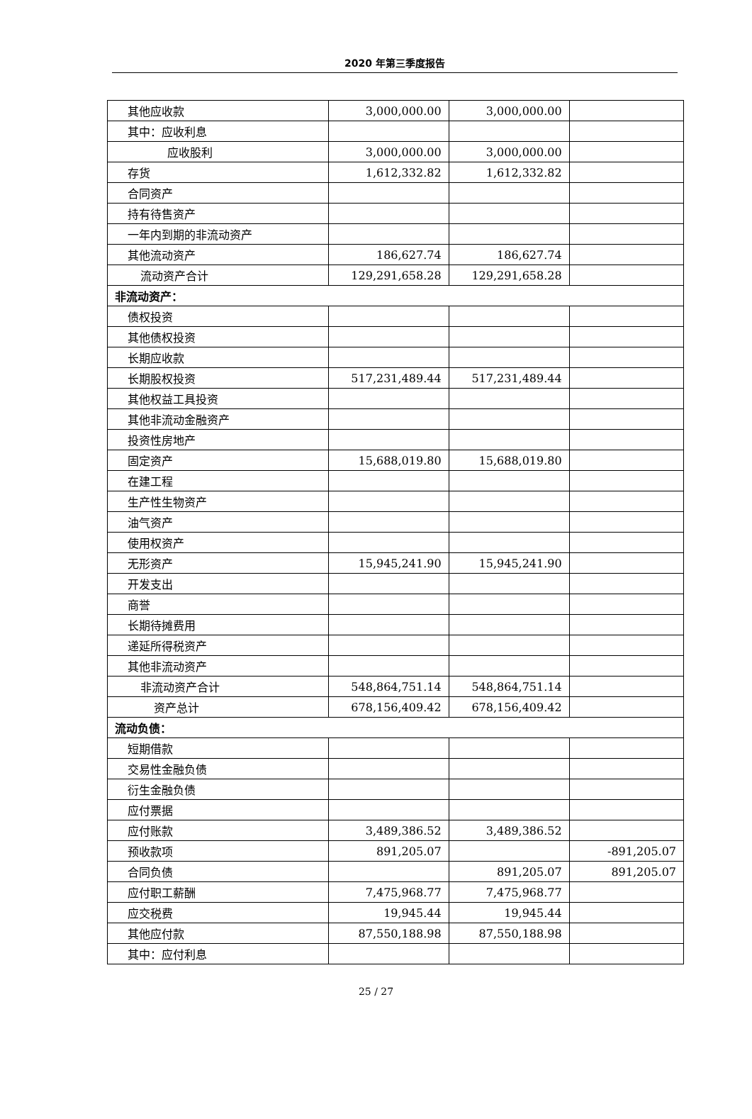2020 年第三季度报告
| 其他应收款 | 3,000,000.00 | 3,000,000.00 | |
| 其中：应收利息 | | | |
| 应收股利 | 3,000,000.00 | 3,000,000.00 | |
| 存货 | 1,612,332.82 | 1,612,332.82 | |
| 合同资产 | | | |
| 持有待售资产 | | | |
| 一年内到期的非流动资产 | | | |
| 其他流动资产 | 186,627.74 | 186,627.74 | |
| 流动资产合计 | 129,291,658.28 | 129,291,658.28 | |
| 非流动资产： | | | |
| 债权投资 | | | |
| 其他债权投资 | | | |
| 长期应收款 | | | |
| 长期股权投资 | 517,231,489.44 | 517,231,489.44 | |
| 其他权益工具投资 | | | |
| 其他非流动金融资产 | | | |
| 投资性房地产 | | | |
| 固定资产 | 15,688,019.80 | 15,688,019.80 | |
| 在建工程 | | | |
| 生产性生物资产 | | | |
| 油气资产 | | | |
| 使用权资产 | | | |
| 无形资产 | 15,945,241.90 | 15,945,241.90 | |
| 开发支出 | | | |
| 商誉 | | | |
| 长期待摊费用 | | | |
| 递延所得税资产 | | | |
| 其他非流动资产 | | | |
| 非流动资产合计 | 548,864,751.14 | 548,864,751.14 | |
| 资产总计 | 678,156,409.42 | 678,156,409.42 | |
| 流动负债： | | | |
| 短期借款 | | | |
| 交易性金融负债 | | | |
| 衍生金融负债 | | | |
| 应付票据 | | | |
| 应付账款 | 3,489,386.52 | 3,489,386.52 | |
| 预收款项 | 891,205.07 | | -891,205.07 |
| 合同负债 | | 891,205.07 | 891,205.07 |
| 应付职工薪酬 | 7,475,968.77 | 7,475,968.77 | |
| 应交税费 | 19,945.44 | 19,945.44 | |
| 其他应付款 | 87,550,188.98 | 87,550,188.98 | |
| 其中：应付利息 | | | |
25 / 27